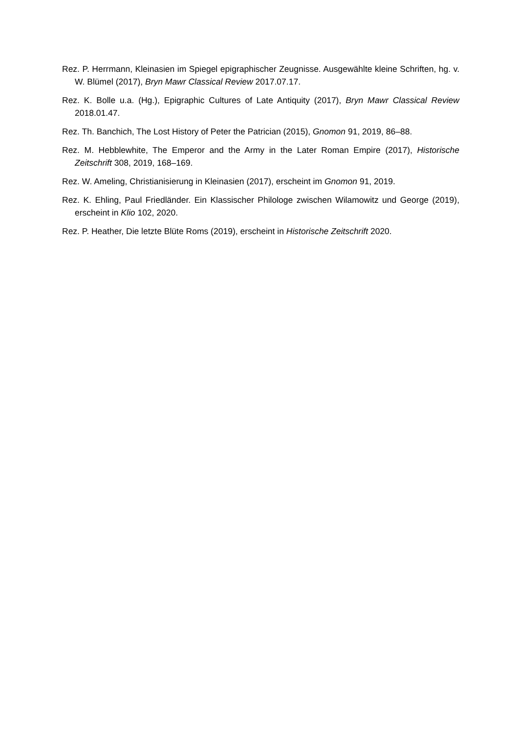Rez. P. Herrmann, Kleinasien im Spiegel epigraphischer Zeugnisse. Ausgewählte kleine Schriften, hg. v. W. Blümel (2017), Bryn Mawr Classical Review 2017.07.17.
Rez. K. Bolle u.a. (Hg.), Epigraphic Cultures of Late Antiquity (2017), Bryn Mawr Classical Review 2018.01.47.
Rez. Th. Banchich, The Lost History of Peter the Patrician (2015), Gnomon 91, 2019, 86–88.
Rez. M. Hebblewhite, The Emperor and the Army in the Later Roman Empire (2017), Historische Zeitschrift 308, 2019, 168–169.
Rez. W. Ameling, Christianisierung in Kleinasien (2017), erscheint im Gnomon 91, 2019.
Rez. K. Ehling, Paul Friedländer. Ein Klassischer Philologe zwischen Wilamowitz und George (2019), erscheint in Klio 102, 2020.
Rez. P. Heather, Die letzte Blüte Roms (2019), erscheint in Historische Zeitschrift 2020.